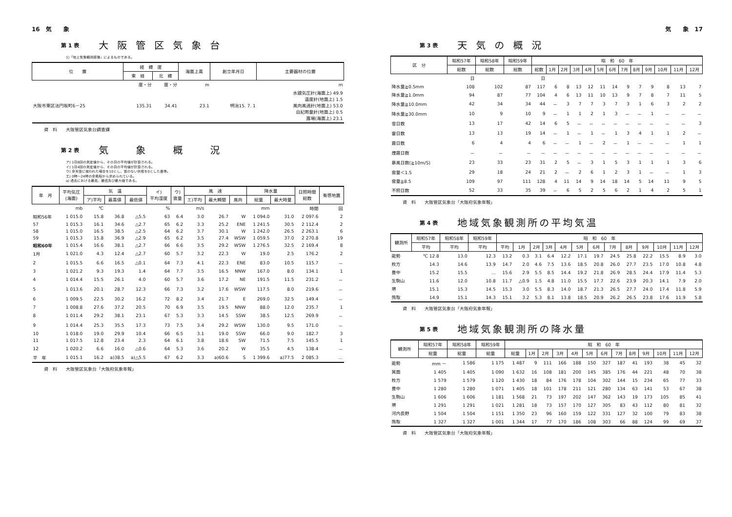16　気　　象
第 1 表 大阪管区気象台
1)「地上気象観測原簿」によるものである。
| 位 置 | 経 緯 度 | | 海面上高 | 創立年月日 | 主要器材の位置 |
| --- | --- | --- | --- | --- | --- |
| | 東 経 | 北 緯 | | | |
| | 度・分 | 度・分 | m | | m |
| 大阪市東区法円坂町6－25 | 135.31 | 34.41 | 23.1 | 明治15. 7. 1 | 水銀気圧計(海面上) 49.9 温度計(地面上) 1.5 風向風速計(地面上) 53.0 自記雨量計(地面上) 0.5 露場(海面上) 23.1 |
資　料　　大阪管区気象台調査課
第 2 表 気　象　概　況
ア) 1日8回の測定値から、その日の平均値が計算される。
イ) 1日4回の測定値から、その日の平均値が計算される。
ウ) 全天雲に被われた場合を10とし、雲のない状態を0とした基準。
エ) 0時～24時の全風程から求められている。
a) 過去における最高、最低及び最大値である。
| 年 月 | 平均気圧 (海面) | 気 温 | | | イ) 平均湿度 | ウ) 雲量 | 風 速 | | | 降水量 | | 日照時間 総数 | 有感地震 |
| --- | --- | --- | --- | --- | --- | --- | --- | --- | --- | --- | --- | --- | --- |
| | | ア)平均 | 最高値 | 最低値 | | | エ)平均 | 最大瞬間 | 風向 | 総量 | 最大時量 | | |
| | mb | ℃ | | | % | | m/s | | | mm | | 時間 | 回 |
| 昭和56年 | 1 015.0 | 15.8 | 36.8 | △5.5 | 63 | 6.4 | 3.0 | 26.7 | W | 1 094.0 | 31.0 | 2 097.6 | 2 |
| 57 | 1 015.3 | 16.1 | 34.6 | △2.7 | 65 | 6.2 | 3.3 | 25.2 | ENE | 1 241.5 | 30.5 | 2 112.4 | 2 |
| 58 | 1 015.0 | 16.5 | 38.5 | △2.5 | 64 | 6.2 | 3.7 | 30.1 | W | 1 242.0 | 26.5 | 2 263.1 | 6 |
| 59 | 1 015.3 | 15.8 | 36.9 | △2.9 | 65 | 6.2 | 3.5 | 27.4 | WSW | 1 059.5 | 37.0 | 2 270.8 | 19 |
| 昭和60年 | 1 015.4 | 16.6 | 38.1 | △2.7 | 66 | 6.6 | 3.5 | 29.2 | WSW | 1 276.5 | 32.5 | 2 169.4 | 8 |
| 1月 | 1 021.0 | 4.3 | 12.4 | △2.7 | 60 | 5.7 | 3.2 | 22.3 | W | 19.0 | 2.5 | 176.2 | 2 |
| 2 | 1 015.5 | 6.6 | 16.5 | △0.1 | 64 | 7.3 | 4.1 | 22.3 | ENE | 83.0 | 10.5 | 115.7 | － |
| 3 | 1 021.2 | 9.3 | 19.3 | 1.4 | 64 | 7.7 | 3.5 | 16.5 | NNW | 167.0 | 8.0 | 134.1 | 1 |
| 4 | 1 014.4 | 15.5 | 26.1 | 4.0 | 60 | 5.7 | 3.6 | 17.2 | NE | 191.5 | 11.5 | 231.2 | － |
| 5 | 1 013.6 | 20.1 | 28.7 | 12.3 | 66 | 7.3 | 3.2 | 17.6 | WSW | 117.5 | 8.0 | 219.6 | － |
| 6 | 1 009.5 | 22.5 | 30.2 | 16.2 | 72 | 8.2 | 3.4 | 21.7 | E | 269.0 | 32.5 | 149.4 | － |
| 7 | 1 008.8 | 27.6 | 37.2 | 20.5 | 70 | 6.9 | 3.5 | 19.5 | NNW | 88.0 | 12.0 | 235.7 | 1 |
| 8 | 1 011.4 | 29.2 | 38.1 | 23.1 | 67 | 5.3 | 3.3 | 14.5 | SSW | 38.5 | 12.5 | 269.9 | － |
| 9 | 1 014.4 | 25.3 | 35.5 | 17.3 | 73 | 7.5 | 3.4 | 29.2 | WSW | 130.0 | 9.5 | 171.0 | － |
| 10 | 1 018.0 | 19.0 | 29.9 | 10.4 | 66 | 6.5 | 3.1 | 19.0 | SSW | 66.0 | 9.0 | 182.7 | 3 |
| 11 | 1 017.5 | 12.8 | 23.4 | 2.3 | 64 | 6.1 | 3.8 | 18.6 | SW | 71.5 | 7.5 | 145.5 | 1 |
| 12 | 1 020.2 | 6.6 | 16.0 | △0.6 | 64 | 5.3 | 3.6 | 20.2 | W | 35.5 | 4.5 | 138.4 | － |
| 平 年 | 1 015.1 | 16.2 | a)38.5 | a)△5.5 | 67 | 6.2 | 3.3 | a)60.6 | S | 1 399.6 | a)77.5 | 2 085.3 | … |
資　料　　大阪管区気象台「大阪府気象年報」
気　　象　17
第 3 表 天気の概況
| 区 分 | 昭和57年 | 昭和58年 | 昭和59年 | 昭 和 60 年 | | | | | | | | | | | | |
| --- | --- | --- | --- | --- | --- | --- | --- | --- | --- | --- | --- | --- | --- | --- | --- | --- |
| | 総数 | 総数 | 総数 | 総数 | 1月 | 2月 | 3月 | 4月 | 5月 | 6月 | 7月 | 8月 | 9月 | 10月 | 11月 | 12月 |
| | 日 | | | 日 | | | | | | | | | | | | |
| 降水量≧0.5mm | 108 | 102 | 87 | 117 | 6 | 8 | 13 | 12 | 11 | 14 | 9 | 7 | 9 | 8 | 13 | 7 |
| 降水量≧1.0mm | 94 | 87 | 77 | 104 | 4 | 6 | 13 | 11 | 10 | 13 | 9 | 7 | 8 | 7 | 11 | 5 |
| 降水量≧10.0mm | 42 | 34 | 34 | 44 | － | 3 | 7 | 7 | 3 | 7 | 3 | 1 | 6 | 3 | 2 | 2 |
| 降水量≧30.0mm | 10 | 9 | 10 | 9 | － | 1 | 1 | 2 | 1 | 3 | － | － | 1 | － | － | － |
| 雪日数 | 13 | 17 | 42 | 14 | 6 | 5 | － | － | － | － | － | － | － | － | － | 3 |
| 雷日数 | 13 | 13 | 19 | 14 | － | 1 | － | 1 | － | 1 | 3 | 4 | 1 | 1 | 2 | － |
| 霧日数 | 6 | 4 | 4 | 6 | － | － | 1 | － | 2 | － | 1 | － | － | － | 1 | 1 |
| 煙霧日数 | － | － | － | － | － | － | － | － | － | － | － | － | － | － | － | － |
| 暴風日数(≧10m/S) | 23 | 33 | 23 | 31 | 2 | 5 | － | 3 | 1 | 5 | 3 | 1 | 1 | 1 | 3 | 6 |
| 雲量＜1.5 | 29 | 18 | 24 | 21 | 2 | － | 2 | 6 | 1 | 2 | 3 | 1 | － | － | 1 | 3 |
| 雲量≧8.5 | 109 | 97 | 111 | 128 | 4 | 11 | 14 | 9 | 14 | 18 | 14 | 5 | 14 | 11 | 9 | 5 |
| 不照日数 | 52 | 33 | 35 | 39 | － | 6 | 5 | 2 | 5 | 6 | 2 | 1 | 4 | 2 | 5 | 1 |
資　料　　大阪管区気象台「大阪府気象年報」
第 4 表 地域気象観測所の平均気温
| 観測所 | 昭和57年 | 昭和58年 | 昭和59年 | 昭 和 60 年 | | | | | | | | | | | | |
| --- | --- | --- | --- | --- | --- | --- | --- | --- | --- | --- | --- | --- | --- | --- | --- | --- |
| | 平均 | 平均 | 平均 | 平均 | 1月 | 2月 | 3月 | 4月 | 5月 | 6月 | 7月 | 8月 | 9月 | 10月 | 11月 | 12月 |
| 能勢 | ℃ 12.8 | 13.0 | 12.3 | 13.2 | 0.3 | 3.1 | 6.4 | 12.2 | 17.1 | 19.7 | 24.5 | 25.8 | 22.2 | 15.5 | 8.9 | 3.0 |
| 枚方 | 14.3 | 14.6 | 13.9 | 14.7 | 2.0 | 4.6 | 7.5 | 13.6 | 18.5 | 20.8 | 26.0 | 27.7 | 23.5 | 17.0 | 10.8 | 4.8 |
| 豊中 | 15.2 | 15.5 | … | 15.6 | 2.9 | 5.5 | 8.5 | 14.4 | 19.2 | 21.8 | 26.9 | 28.5 | 24.4 | 17.9 | 11.4 | 5.3 |
| 生駒山 | 11.6 | 12.0 | 10.8 | 11.7 | △0.9 | 1.5 | 4.8 | 11.0 | 15.5 | 17.7 | 22.6 | 23.9 | 20.3 | 14.1 | 7.9 | 2.0 |
| 堺 | 15.1 | 15.3 | 14.5 | 15.3 | 3.0 | 5.5 | 8.3 | 14.0 | 18.7 | 21.3 | 26.5 | 27.7 | 24.0 | 17.4 | 11.8 | 5.9 |
| 熊取 | 14.9 | 15.1 | 14.3 | 15.1 | 3.2 | 5.3 | 8.1 | 13.8 | 18.5 | 20.9 | 26.2 | 26.5 | 23.8 | 17.6 | 11.9 | 5.8 |
資　料　　大阪管区気象台「大阪府気象年報」
第 5 表 地域気象観測所の降水量
| 観測所 | 昭和57年 | 昭和58年 | 昭和59年 | 昭 和 60 年 | | | | | | | | | | | | |
| --- | --- | --- | --- | --- | --- | --- | --- | --- | --- | --- | --- | --- | --- | --- | --- | --- |
| | 総量 | 総量 | 総量 | 総量 | 1月 | 2月 | 3月 | 4月 | 5月 | 6月 | 7月 | 8月 | 9月 | 10月 | 11月 | 12月 |
| 能勢 | mm － | 1 586 | 1 175 | 1 487 | 9 | 111 | 166 | 188 | 150 | 327 | 187 | 41 | 193 | 38 | 45 | 32 |
| 箕面 | 1 405 | 1 405 | 1 090 | 1 632 | 16 | 108 | 181 | 200 | 145 | 385 | 176 | 44 | 221 | 48 | 70 | 38 |
| 枚方 | 1 579 | 1 579 | 1 120 | 1 430 | 18 | 84 | 176 | 178 | 104 | 302 | 144 | 15 | 234 | 65 | 77 | 33 |
| 豊中 | 1 280 | 1 280 | 1 071 | 1 405 | 18 | 101 | 178 | 211 | 121 | 280 | 134 | 63 | 141 | 53 | 67 | 38 |
| 生駒山 | 1 606 | 1 606 | 1 181 | 1 568 | 21 | 73 | 197 | 202 | 147 | 362 | 143 | 19 | 173 | 105 | 85 | 41 |
| 堺 | 1 291 | 1 291 | 1 021 | 1 281 | 18 | 73 | 157 | 170 | 127 | 305 | 83 | 43 | 112 | 80 | 81 | 32 |
| 河内長野 | 1 504 | 1 504 | 1 151 | 1 350 | 23 | 96 | 160 | 159 | 122 | 331 | 127 | 32 | 100 | 79 | 83 | 38 |
| 熊取 | 1 327 | 1 327 | 1 001 | 1 344 | 17 | 77 | 170 | 186 | 108 | 303 | 66 | 88 | 124 | 99 | 69 | 37 |
資　料　　大阪管区気象台「大阪府気象年報」